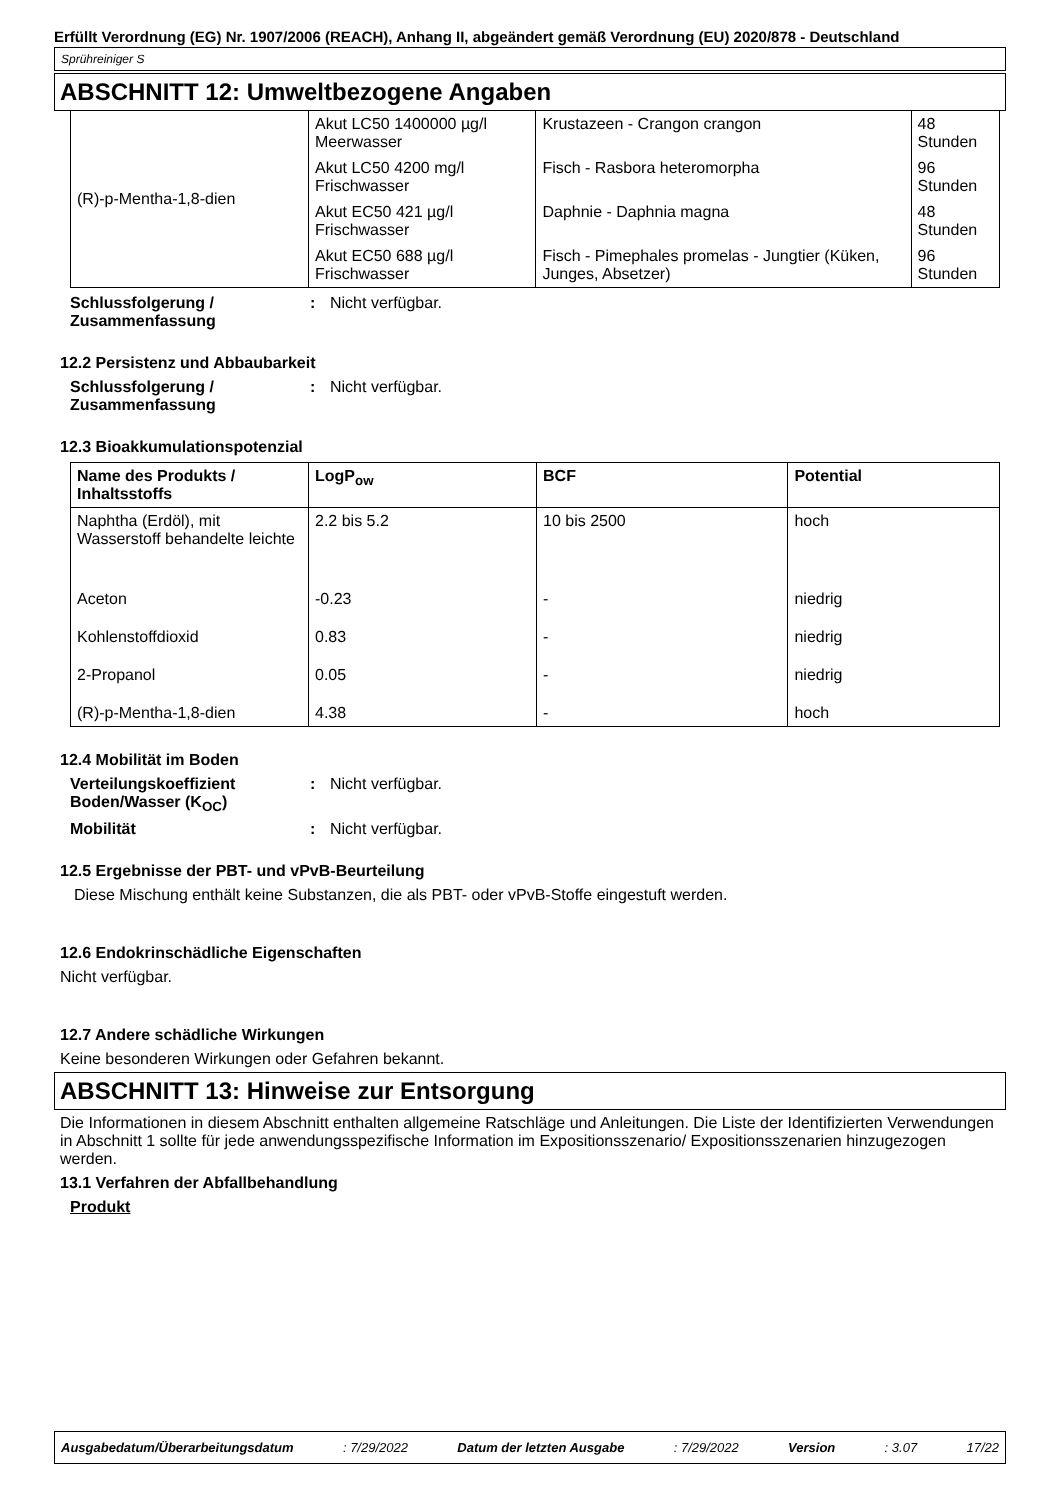Erfüllt Verordnung (EG) Nr. 1907/2006 (REACH), Anhang II, abgeändert gemäß Verordnung (EU) 2020/878 - Deutschland
Sprühreiniger S
ABSCHNITT 12: Umweltbezogene Angaben
| (R)-p-Mentha-1,8-dien | Akut LC50 1400000 µg/l Meerwasser | Krustazeen - Crangon crangon | 48 Stunden |
| | Akut LC50 4200 mg/l Frischwasser | Fisch - Rasbora heteromorpha | 96 Stunden |
| | Akut EC50 421 µg/l Frischwasser | Daphnie - Daphnia magna | 48 Stunden |
| | Akut EC50 688 µg/l Frischwasser | Fisch - Pimephales promelas - Jungtier (Küken, Junges, Absetzer) | 96 Stunden |
Schlussfolgerung / Zusammenfassung
: Nicht verfügbar.
12.2 Persistenz und Abbaubarkeit
Schlussfolgerung / Zusammenfassung
: Nicht verfügbar.
12.3 Bioakkumulationspotenzial
| Name des Produkts / Inhaltsstoffs | LogP<sub>ow</sub> | BCF | Potential |
| --- | --- | --- | --- |
| Naphtha (Erdöl), mit Wasserstoff behandelte leichte | 2.2 bis 5.2 | 10 bis 2500 | hoch |
| Aceton | -0.23 | - | niedrig |
| Kohlenstoffdioxid | 0.83 | - | niedrig |
| 2-Propanol | 0.05 | - | niedrig |
| (R)-p-Mentha-1,8-dien | 4.38 | - | hoch |
12.4 Mobilität im Boden
Verteilungskoeffizient Boden/Wasser (K<sub>OC</sub>)
: Nicht verfügbar.
Mobilität : Nicht verfügbar.
12.5 Ergebnisse der PBT- und vPvB-Beurteilung
Diese Mischung enthält keine Substanzen, die als PBT- oder vPvB-Stoffe eingestuft werden.
12.6 Endokrinschädliche Eigenschaften
Nicht verfügbar.
12.7 Andere schädliche Wirkungen
Keine besonderen Wirkungen oder Gefahren bekannt.
ABSCHNITT 13: Hinweise zur Entsorgung
Die Informationen in diesem Abschnitt enthalten allgemeine Ratschläge und Anleitungen. Die Liste der Identifizierten Verwendungen in Abschnitt 1 sollte für jede anwendungsspezifische Information im Expositionsszenario/ Expositionsszenarien hinzugezogen werden.
13.1 Verfahren der Abfallbehandlung
Produkt
Ausgabedatum/Überarbeitungsdatum : 7/29/2022 Datum der letzten Ausgabe : 7/29/2022 Version : 3.07 17/22